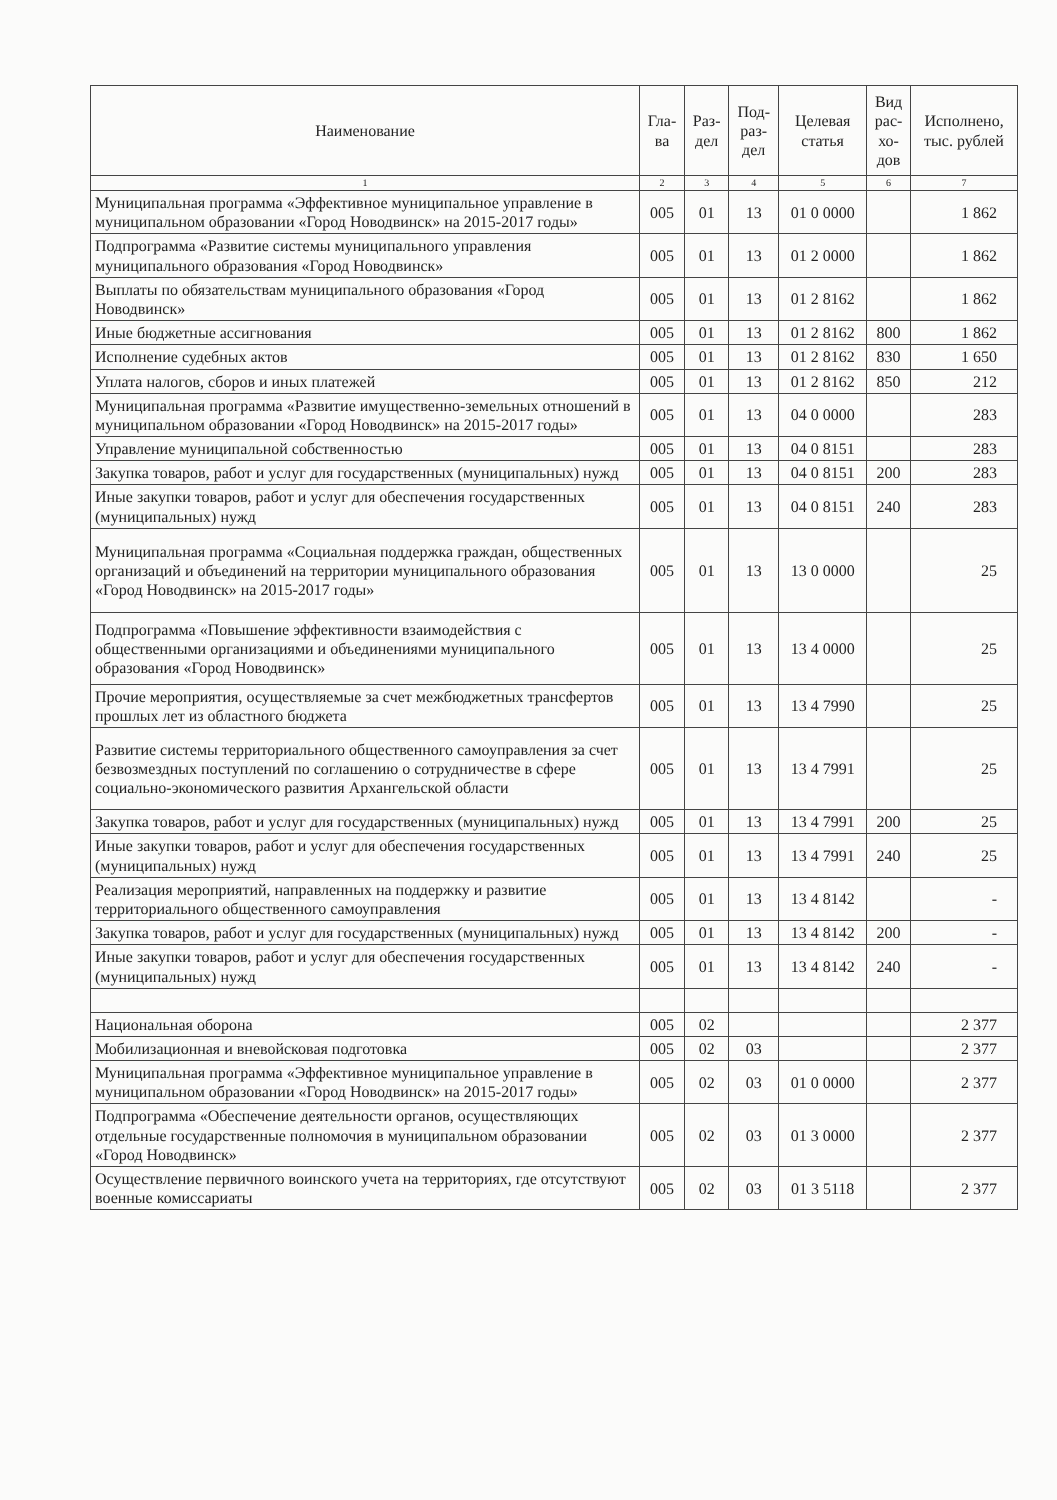| Наименование | Гла- ва | Раз- дел | Под- раз- дел | Целевая статья | Вид рас- хо- дов | Исполнено, тыс. рублей |
| --- | --- | --- | --- | --- | --- | --- |
| 1 | 2 | 3 | 4 | 5 | 6 | 7 |
| Муниципальная программа «Эффективное муниципальное управление в муниципальном образовании «Город Новодвинск» на 2015-2017 годы» | 005 | 01 | 13 | 01 0 0000 | | 1 862 |
| Подпрограмма «Развитие системы муниципального управления муниципального образования «Город Новодвинск» | 005 | 01 | 13 | 01 2 0000 | | 1 862 |
| Выплаты по обязательствам муниципального образования «Город Новодвинск» | 005 | 01 | 13 | 01 2 8162 | | 1 862 |
| Иные бюджетные ассигнования | 005 | 01 | 13 | 01 2 8162 | 800 | 1 862 |
| Исполнение судебных актов | 005 | 01 | 13 | 01 2 8162 | 830 | 1 650 |
| Уплата налогов, сборов и иных платежей | 005 | 01 | 13 | 01 2 8162 | 850 | 212 |
| Муниципальная программа «Развитие имущественно-земельных отношений в муниципальном образовании «Город Новодвинск» на 2015-2017 годы» | 005 | 01 | 13 | 04 0 0000 | | 283 |
| Управление муниципальной собственностью | 005 | 01 | 13 | 04 0 8151 | | 283 |
| Закупка товаров, работ и услуг для государственных (муниципальных) нужд | 005 | 01 | 13 | 04 0 8151 | 200 | 283 |
| Иные закупки товаров, работ и услуг для обеспечения государственных (муниципальных) нужд | 005 | 01 | 13 | 04 0 8151 | 240 | 283 |
| Муниципальная программа «Социальная поддержка граждан, общественных организаций и объединений на территории муниципального образования «Город Новодвинск» на 2015-2017 годы» | 005 | 01 | 13 | 13 0 0000 | | 25 |
| Подпрограмма «Повышение эффективности взаимодействия с общественными организациями и объединениями муниципального образования «Город Новодвинск» | 005 | 01 | 13 | 13 4 0000 | | 25 |
| Прочие мероприятия, осуществляемые за счет межбюджетных трансфертов прошлых лет из областного бюджета | 005 | 01 | 13 | 13 4 7990 | | 25 |
| Развитие системы территориального общественного самоуправления за счет безвозмездных поступлений по соглашению о сотрудничестве в сфере социально-экономического развития Архангельской области | 005 | 01 | 13 | 13 4 7991 | | 25 |
| Закупка товаров, работ и услуг для государственных (муниципальных) нужд | 005 | 01 | 13 | 13 4 7991 | 200 | 25 |
| Иные закупки товаров, работ и услуг для обеспечения государственных (муниципальных) нужд | 005 | 01 | 13 | 13 4 7991 | 240 | 25 |
| Реализация мероприятий, направленных на поддержку и развитие территориального общественного самоуправления | 005 | 01 | 13 | 13 4 8142 | | - |
| Закупка товаров, работ и услуг для государственных (муниципальных) нужд | 005 | 01 | 13 | 13 4 8142 | 200 | - |
| Иные закупки товаров, работ и услуг для обеспечения государственных (муниципальных) нужд | 005 | 01 | 13 | 13 4 8142 | 240 | - |
| Национальная оборона | 005 | 02 | | | | 2 377 |
| Мобилизационная и вневойсковая подготовка | 005 | 02 | 03 | | | 2 377 |
| Муниципальная программа «Эффективное муниципальное управление в муниципальном образовании «Город Новодвинск» на 2015-2017 годы» | 005 | 02 | 03 | 01 0 0000 | | 2 377 |
| Подпрограмма «Обеспечение деятельности органов, осуществляющих отдельные государственные полномочия в муниципальном образовании «Город Новодвинск» | 005 | 02 | 03 | 01 3 0000 | | 2 377 |
| Осуществление первичного воинского учета на территориях, где отсутствуют военные комиссариаты | 005 | 02 | 03 | 01 3 5118 | | 2 377 |